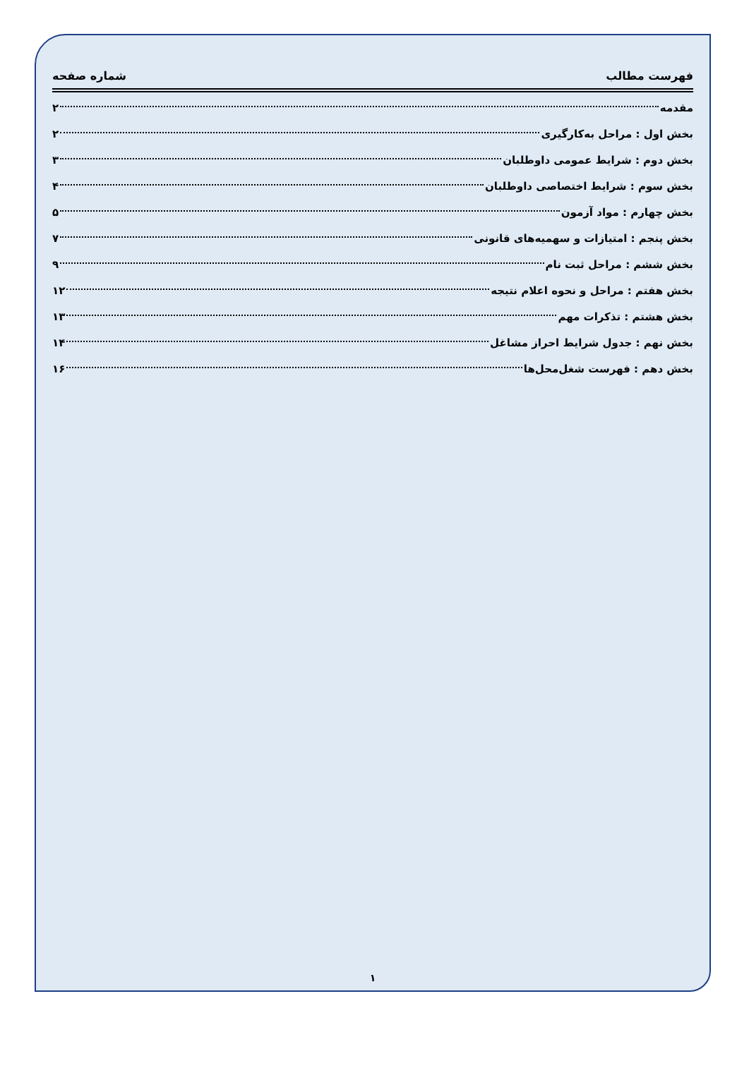فهرست مطالب شماره صفحه
مقدمه ۲
بخش اول : مراحل به‌کارگیری ۲
بخش دوم : شرایط عمومی داوطلبان ۳
بخش سوم : شرایط اختصاصی داوطلبان ۴
بخش چهارم : مواد آزمون ۵
بخش پنجم : امتیازات و سهمیه‌های قانونی ۷
بخش ششم : مراحل ثبت نام ۹
بخش هفتم : مراحل و نحوه اعلام نتیجه ۱۲
بخش هشتم : تذکرات مهم ۱۳
بخش نهم : جدول شرایط احراز مشاغل ۱۴
بخش دهم : فهرست شغل‌محل‌ها ۱۶
۱